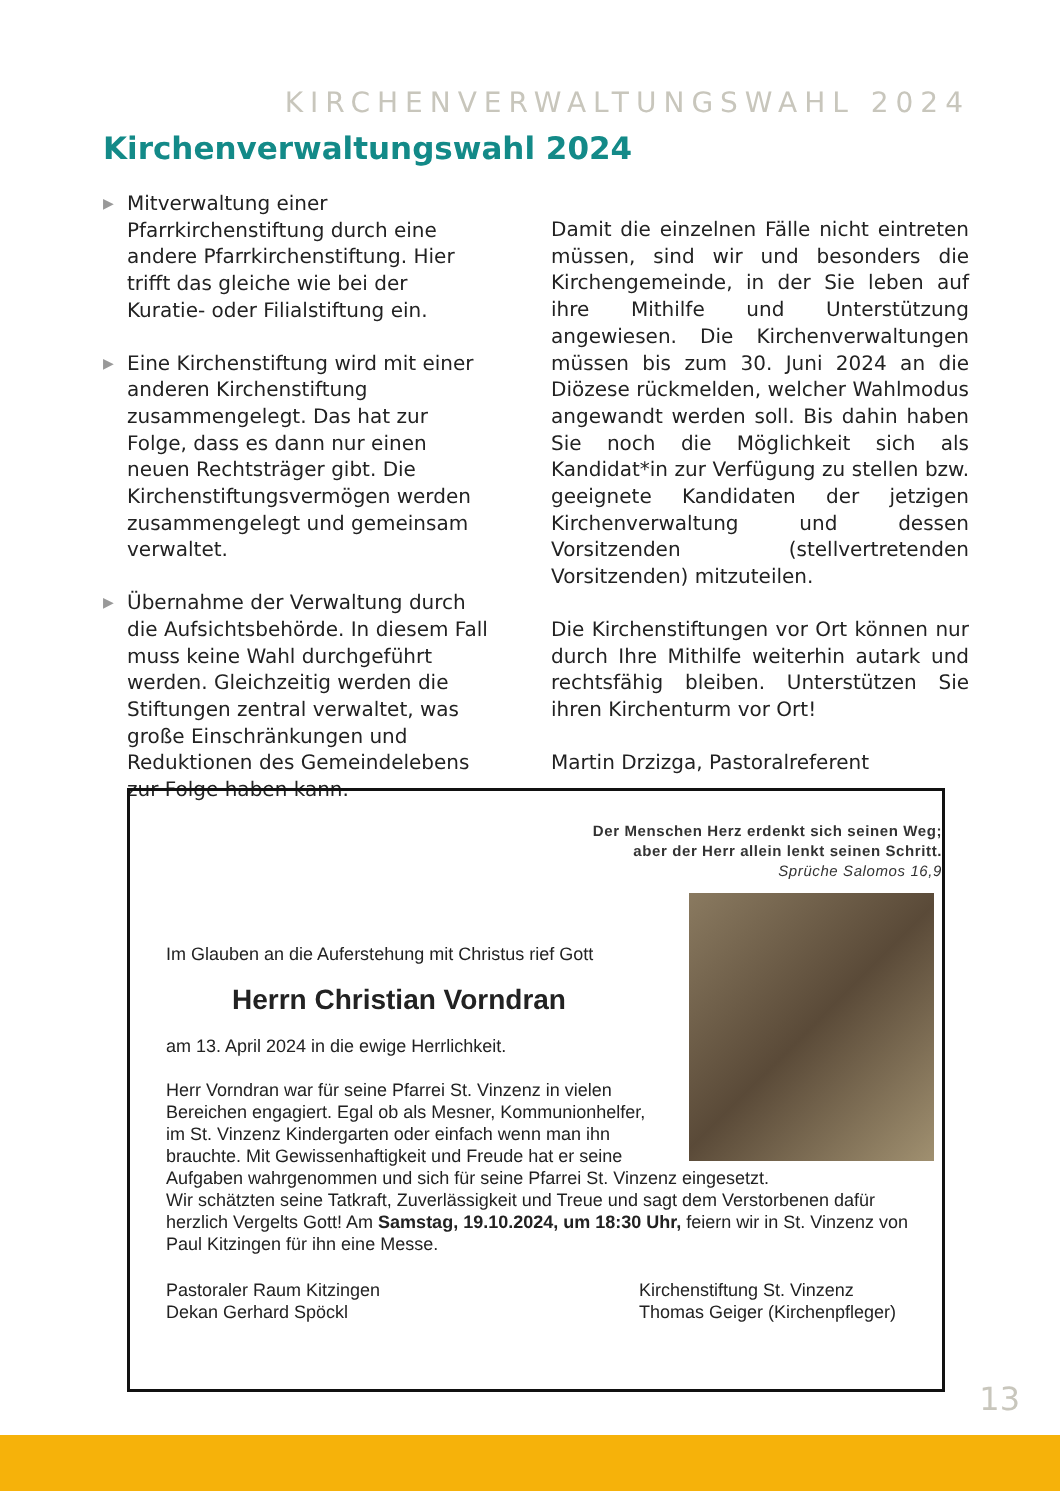KIRCHENVERWALTUNGSWAHL 2024
Kirchenverwaltungswahl 2024
▶
Mitverwaltung einer Pfarrkirchenstiftung durch eine andere Pfarrkirchenstiftung. Hier trifft das gleiche wie bei der Kuratie- oder Filialstiftung ein.
▶
Eine Kirchenstiftung wird mit einer anderen Kirchenstiftung zusammengelegt. Das hat zur Folge, dass es dann nur einen neuen Rechtsträger gibt. Die Kirchenstiftungsvermögen werden zusammengelegt und gemeinsam verwaltet.
▶
Übernahme der Verwaltung durch die Aufsichtsbehörde. In diesem Fall muss keine Wahl durchgeführt werden. Gleichzeitig werden die Stiftungen zentral verwaltet, was große Einschränkungen und Reduktionen des Gemeindelebens zur Folge haben kann.
Damit die einzelnen Fälle nicht eintreten müssen, sind wir und besonders die Kirchengemeinde, in der Sie leben auf ihre Mithilfe und Unterstützung angewiesen. Die Kirchenverwaltungen müssen bis zum 30. Juni 2024 an die Diözese rückmelden, welcher Wahlmodus angewandt werden soll. Bis dahin haben Sie noch die Möglichkeit sich als Kandidat*in zur Verfügung zu stellen bzw. geeignete Kandidaten der jetzigen Kirchenverwaltung und dessen Vorsitzenden (stellvertretenden Vorsitzenden) mitzuteilen.
Die Kirchenstiftungen vor Ort können nur durch Ihre Mithilfe weiterhin autark und rechtsfähig bleiben. Unterstützen Sie ihren Kirchenturm vor Ort!
Martin Drzizga, Pastoralreferent
Der Menschen Herz erdenkt sich seinen Weg;
aber der Herr allein lenkt seinen Schritt.
Sprüche Salomos 16,9
Im Glauben an die Auferstehung mit Christus rief Gott
Herrn Christian Vorndran
am 13. April 2024 in die ewige Herrlichkeit.
Herr Vorndran war für seine Pfarrei St. Vinzenz in vielen
Bereichen engagiert. Egal ob als Mesner, Kommunionhelfer,
im St. Vinzenz Kindergarten oder einfach wenn man ihn
brauchte. Mit Gewissenhaftigkeit und Freude hat er seine
Aufgaben wahrgenommen und sich für seine Pfarrei St. Vinzenz eingesetzt.
Wir schätzten seine Tatkraft, Zuverlässigkeit und Treue und sagt dem Verstorbenen dafür herzlich Vergelts Gott! Am Samstag, 19.10.2024, um 18:30 Uhr, feiern wir in St. Vinzenz von Paul Kitzingen für ihn eine Messe.
Pastoraler Raum Kitzingen
Dekan Gerhard Spöckl
Kirchenstiftung St. Vinzenz
Thomas Geiger (Kirchenpfleger)
13